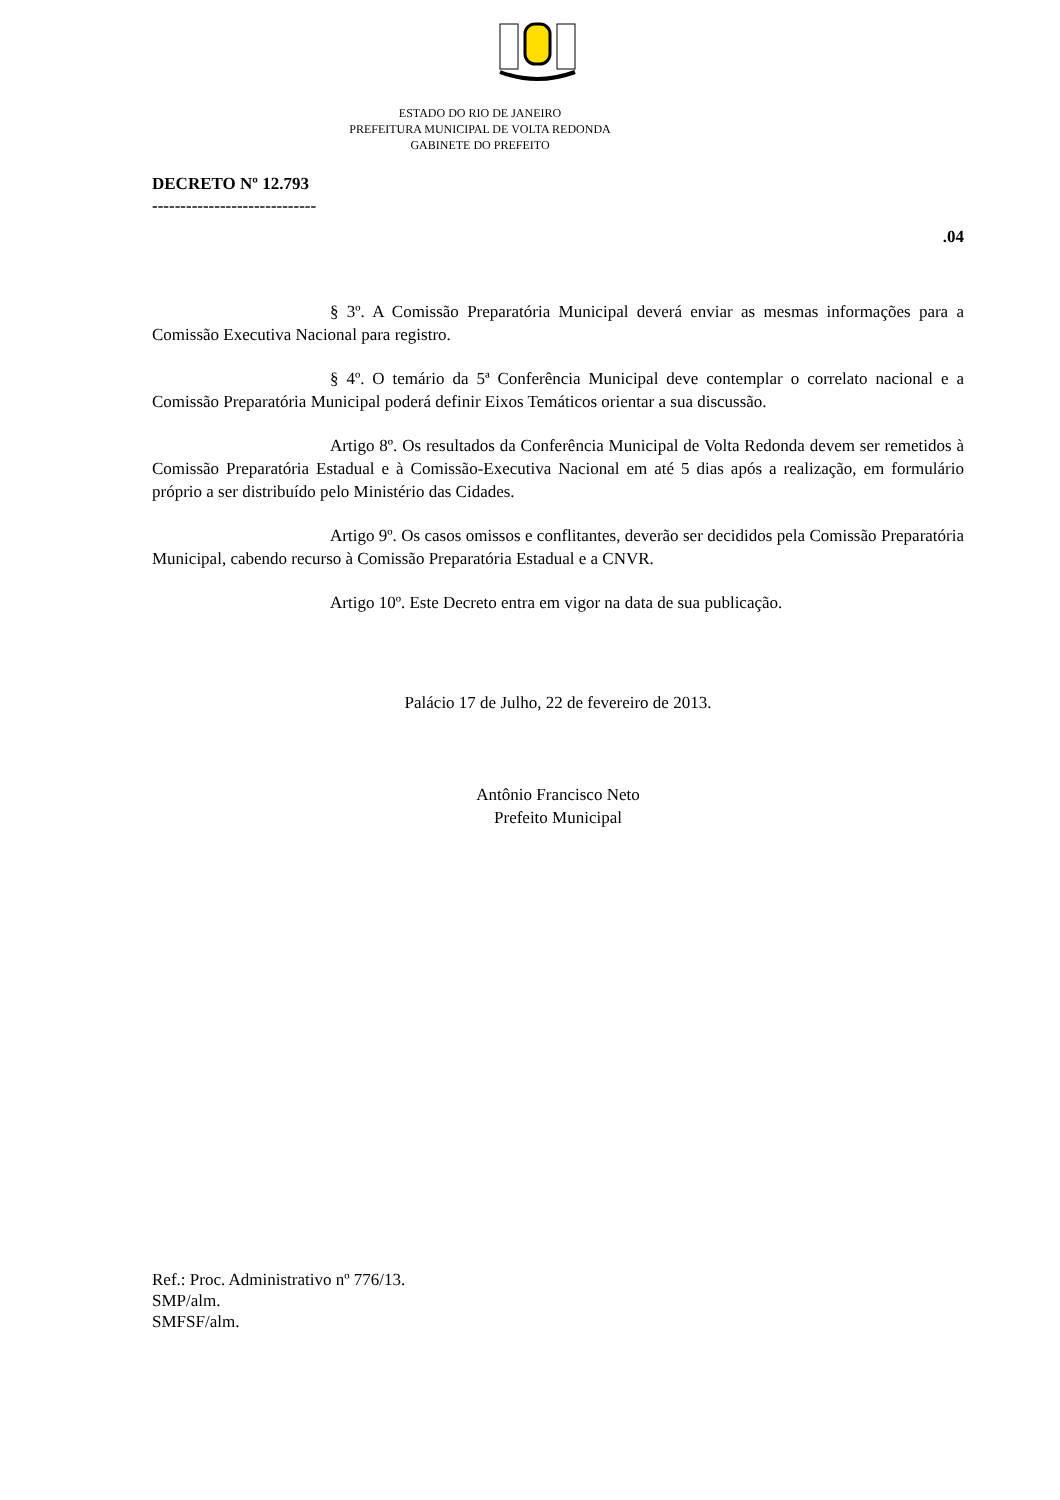ESTADO DO RIO DE JANEIRO
PREFEITURA MUNICIPAL DE VOLTA REDONDA
GABINETE DO PREFEITO
DECRETO Nº 12.793
-----------------------------
.04
§ 3º. A Comissão Preparatória Municipal deverá enviar as mesmas informações para a Comissão Executiva Nacional para registro.
§ 4º. O temário da 5ª Conferência Municipal deve contemplar o correlato nacional e a Comissão Preparatória Municipal poderá definir Eixos Temáticos orientar a sua discussão.
Artigo 8º. Os resultados da Conferência Municipal de Volta Redonda devem ser remetidos à Comissão Preparatória Estadual e à Comissão-Executiva Nacional em até 5 dias após a realização, em formulário próprio a ser distribuído pelo Ministério das Cidades.
Artigo 9º. Os casos omissos e conflitantes, deverão ser decididos pela Comissão Preparatória Municipal, cabendo recurso à Comissão Preparatória Estadual e a CNVR.
Artigo 10º. Este Decreto entra em vigor na data de sua publicação.
Palácio 17 de Julho, 22 de fevereiro de 2013.
Antônio Francisco Neto
Prefeito Municipal
Ref.: Proc. Administrativo nº 776/13.
SMP/alm.
SMFSF/alm.